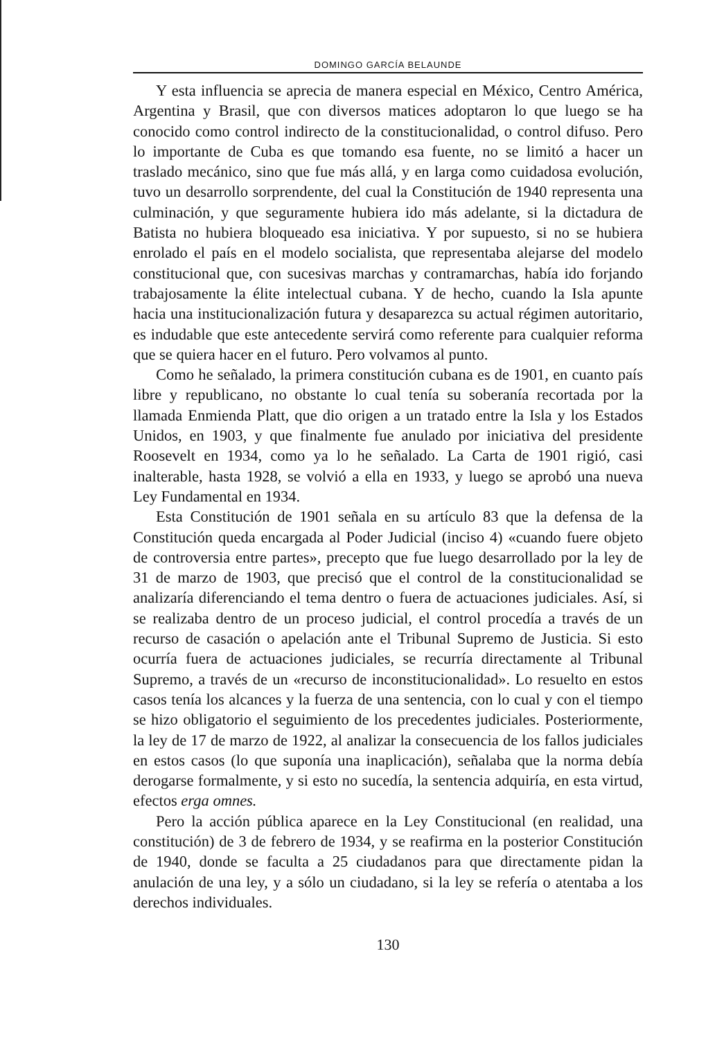DOMINGO GARCÍA BELAUNDE
Y esta influencia se aprecia de manera especial en México, Centro América, Argentina y Brasil, que con diversos matices adoptaron lo que luego se ha conocido como control indirecto de la constitucionalidad, o control difuso. Pero lo importante de Cuba es que tomando esa fuente, no se limitó a hacer un traslado mecánico, sino que fue más allá, y en larga como cuidadosa evolución, tuvo un desarrollo sorprendente, del cual la Constitución de 1940 representa una culminación, y que seguramente hubiera ido más adelante, si la dictadura de Batista no hubiera bloqueado esa iniciativa. Y por supuesto, si no se hubiera enrolado el país en el modelo socialista, que representaba alejarse del modelo constitucional que, con sucesivas marchas y contramarchas, había ido forjando trabajosamente la élite intelectual cubana. Y de hecho, cuando la Isla apunte hacia una institucionalización futura y desaparezca su actual régimen autoritario, es indudable que este antecedente servirá como referente para cualquier reforma que se quiera hacer en el futuro. Pero volvamos al punto.
Como he señalado, la primera constitución cubana es de 1901, en cuanto país libre y republicano, no obstante lo cual tenía su soberanía recortada por la llamada Enmienda Platt, que dio origen a un tratado entre la Isla y los Estados Unidos, en 1903, y que finalmente fue anulado por iniciativa del presidente Roosevelt en 1934, como ya lo he señalado. La Carta de 1901 rigió, casi inalterable, hasta 1928, se volvió a ella en 1933, y luego se aprobó una nueva Ley Fundamental en 1934.
Esta Constitución de 1901 señala en su artículo 83 que la defensa de la Constitución queda encargada al Poder Judicial (inciso 4) «cuando fuere objeto de controversia entre partes», precepto que fue luego desarrollado por la ley de 31 de marzo de 1903, que precisó que el control de la constitucionalidad se analizaría diferenciando el tema dentro o fuera de actuaciones judiciales. Así, si se realizaba dentro de un proceso judicial, el control procedía a través de un recurso de casación o apelación ante el Tribunal Supremo de Justicia. Si esto ocurría fuera de actuaciones judiciales, se recurría directamente al Tribunal Supremo, a través de un «recurso de inconstitucionalidad». Lo resuelto en estos casos tenía los alcances y la fuerza de una sentencia, con lo cual y con el tiempo se hizo obligatorio el seguimiento de los precedentes judiciales. Posteriormente, la ley de 17 de marzo de 1922, al analizar la consecuencia de los fallos judiciales en estos casos (lo que suponía una inaplicación), señalaba que la norma debía derogarse formalmente, y si esto no sucedía, la sentencia adquiría, en esta virtud, efectos erga omnes.
Pero la acción pública aparece en la Ley Constitucional (en realidad, una constitución) de 3 de febrero de 1934, y se reafirma en la posterior Constitución de 1940, donde se faculta a 25 ciudadanos para que directamente pidan la anulación de una ley, y a sólo un ciudadano, si la ley se refería o atentaba a los derechos individuales.
130